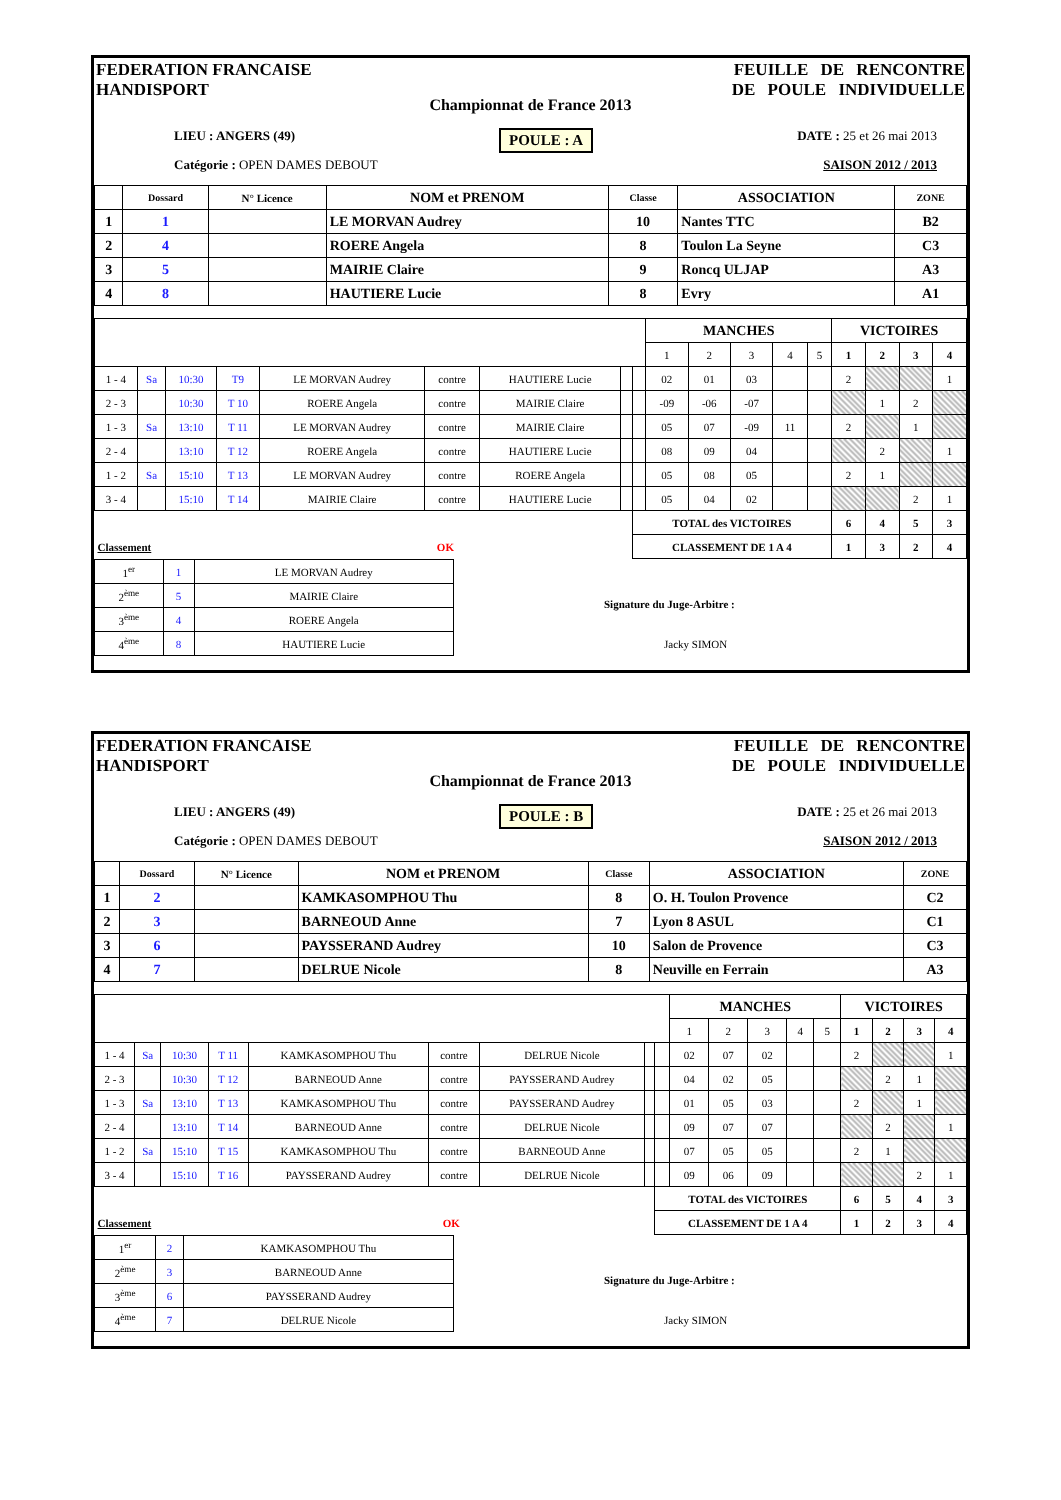FEDERATION FRANCAISE
HANDISPORT
FEUILLE DE RENCONTRE
DE POULE INDIVIDUELLE
Championnat de France 2013
LIEU : ANGERS (49) POULE : A DATE : 25 et 26 mai 2013
Catégorie : OPEN DAMES DEBOUT SAISON 2012 / 2013
| | Dossard | N° Licence | NOM et PRENOM | Classe | ASSOCIATION | ZONE |
| 1 | 1 | | LE MORVAN Audrey | 10 | Nantes TTC | B2 |
| 2 | 4 | | ROERE Angela | 8 | Toulon La Seyne | C3 |
| 3 | 5 | | MAIRIE Claire | 9 | Roncq ULJAP | A3 |
| 4 | 8 | | HAUTIERE Lucie | 8 | Evry | A1 |
| | | | | | | | | | MANCHES | | | | | VICTOIRES | | | |
| | | | | | | | | | 1 | 2 | 3 | 4 | 5 | 1 | 2 | 3 | 4 |
| 1 - 4 | Sa | 10:30 | T9 | LE MORVAN Audrey | contre | HAUTIERE Lucie | | | 02 | 01 | 03 | | | 2 | | | 1 |
| 2 - 3 | | 10:30 | T 10 | ROERE Angela | contre | MAIRIE Claire | | | -09 | -06 | -07 | | | | 1 | 2 | |
| 1 - 3 | Sa | 13:10 | T 11 | LE MORVAN Audrey | contre | MAIRIE Claire | | | 05 | 07 | -09 | 11 | | 2 | | 1 | |
| 2 - 4 | | 13:10 | T 12 | ROERE Angela | contre | HAUTIERE Lucie | | | 08 | 09 | 04 | | | | 2 | | 1 |
| 1 - 2 | Sa | 15:10 | T 13 | LE MORVAN Audrey | contre | ROERE Angela | | | 05 | 08 | 05 | | | 2 | 1 | | |
| 3 - 4 | | 15:10 | T 14 | MAIRIE Claire | contre | HAUTIERE Lucie | | | 05 | 04 | 02 | | | | | 2 | 1 |
| | | | | | | | | TOTAL des VICTOIRES | | | | | | 6 | 4 | 5 | 3 |
| Classement | | | | OK | | | | CLASSEMENT DE 1 A 4 | | | | | | 1 | 3 | 2 | 4 |
| 1<sup>er</sup> | 1 | LE MORVAN Audrey |
| 2<sup>ème</sup> | 5 | MAIRIE Claire |
| 3<sup>ème</sup> | 4 | ROERE Angela |
| 4<sup>ème</sup> | 8 | HAUTIERE Lucie |
Signature du Juge-Arbitre :
Jacky SIMON
FEDERATION FRANCAISE
HANDISPORT
FEUILLE DE RENCONTRE
DE POULE INDIVIDUELLE
Championnat de France 2013
LIEU : ANGERS (49) POULE : B DATE : 25 et 26 mai 2013
Catégorie : OPEN DAMES DEBOUT SAISON 2012 / 2013
| | Dossard | N° Licence | NOM et PRENOM | Classe | ASSOCIATION | ZONE |
| 1 | 2 | | KAMKASOMPHOU Thu | 8 | O. H. Toulon Provence | C2 |
| 2 | 3 | | BARNEOUD Anne | 7 | Lyon 8 ASUL | C1 |
| 3 | 6 | | PAYSSERAND Audrey | 10 | Salon de Provence | C3 |
| 4 | 7 | | DELRUE Nicole | 8 | Neuville en Ferrain | A3 |
| | | | | | | | | | MANCHES | | | | | VICTOIRES | | | |
| | | | | | | | | | 1 | 2 | 3 | 4 | 5 | 1 | 2 | 3 | 4 |
| 1 - 4 | Sa | 10:30 | T 11 | KAMKASOMPHOU Thu | contre | DELRUE Nicole | | | 02 | 07 | 02 | | | 2 | | | 1 |
| 2 - 3 | | 10:30 | T 12 | BARNEOUD Anne | contre | PAYSSERAND Audrey | | | 04 | 02 | 05 | | | | 2 | 1 | |
| 1 - 3 | Sa | 13:10 | T 13 | KAMKASOMPHOU Thu | contre | PAYSSERAND Audrey | | | 01 | 05 | 03 | | | 2 | | 1 | |
| 2 - 4 | | 13:10 | T 14 | BARNEOUD Anne | contre | DELRUE Nicole | | | 09 | 07 | 07 | | | | 2 | | 1 |
| 1 - 2 | Sa | 15:10 | T 15 | KAMKASOMPHOU Thu | contre | BARNEOUD Anne | | | 07 | 05 | 05 | | | 2 | 1 | | |
| 3 - 4 | | 15:10 | T 16 | PAYSSERAND Audrey | contre | DELRUE Nicole | | | 09 | 06 | 09 | | | | | 2 | 1 |
| | | | | | | | | TOTAL des VICTOIRES | | | | | | 6 | 5 | 4 | 3 |
| Classement | | | | OK | | | | CLASSEMENT DE 1 A 4 | | | | | | 1 | 2 | 3 | 4 |
| 1<sup>er</sup> | 2 | KAMKASOMPHOU Thu |
| 2<sup>ème</sup> | 3 | BARNEOUD Anne |
| 3<sup>ème</sup> | 6 | PAYSSERAND Audrey |
| 4<sup>ème</sup> | 7 | DELRUE Nicole |
Signature du Juge-Arbitre :
Jacky SIMON